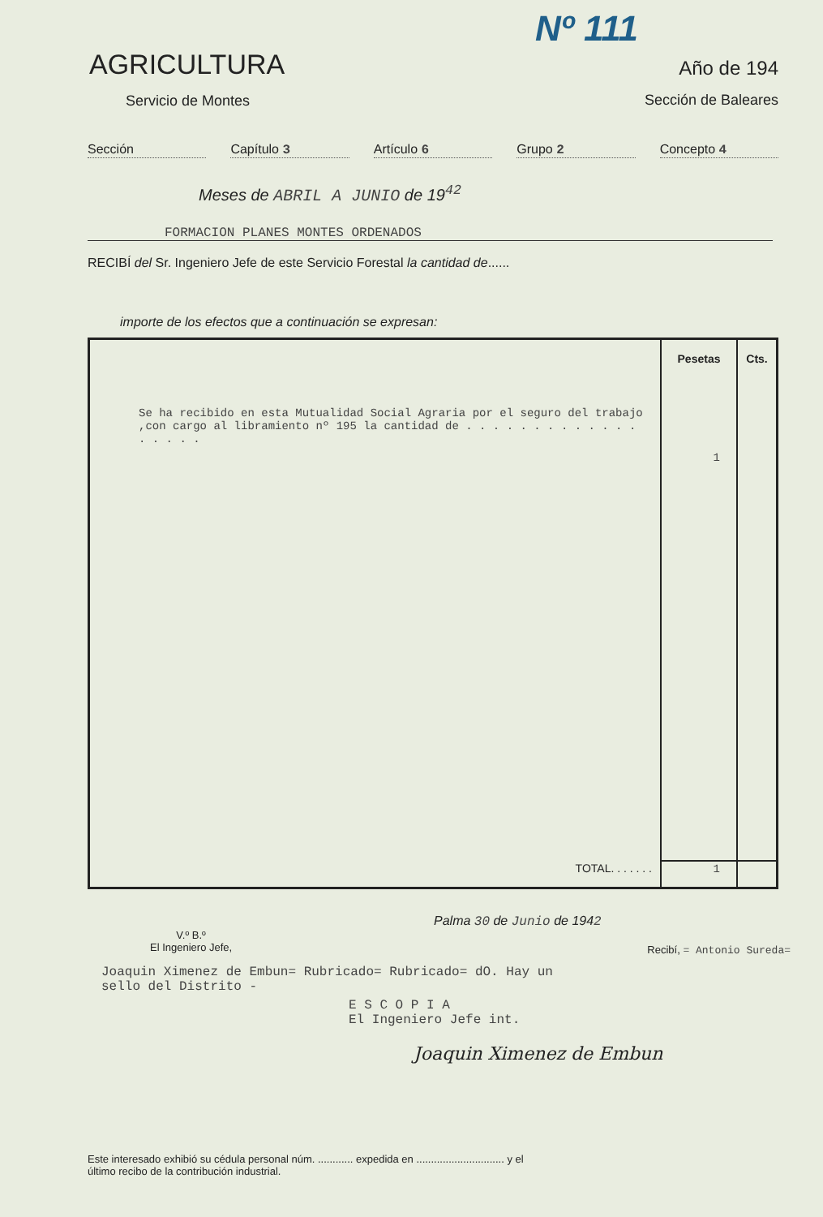Nº 111
AGRICULTURA
Servicio de Montes
Año de 194
Sección de Baleares
Sección Capítulo 3 Artículo 6 Grupo 2 Concepto 4
Meses de ABRIL A JUNIO de 19<sup>42</sup>
FORMACION PLANES MONTES ORDENADOS
RECIBÍ del Sr. Ingeniero Jefe de este Servicio Forestal la cantidad de......
importe de los efectos que a continuación se expresan:
| | Pesetas | Cts. |
| Se ha recibido en esta Mutualidad Social Agraria por el seguro del trabajo ,con cargo al libramiento nº 195 la cantidad de . . . . . . . . . . . . . . . . . . | 1 | |
| TOTAL. . . . . . . | 1 | |
Palma 30 de Junio de 1942
V.º B.º
El Ingeniero Jefe,
Recibí, = Antonio Sureda=
Joaquin Ximenez de Embun= Rubricado= Rubricado= dO. Hay un sello del Distrito -
E S C O P I A
El Ingeniero Jefe int.
Joaquin Ximenez de Embun
Este interesado exhibió su cédula personal núm. ............ expedida en .............................. y el
último recibo de la contribución industrial.